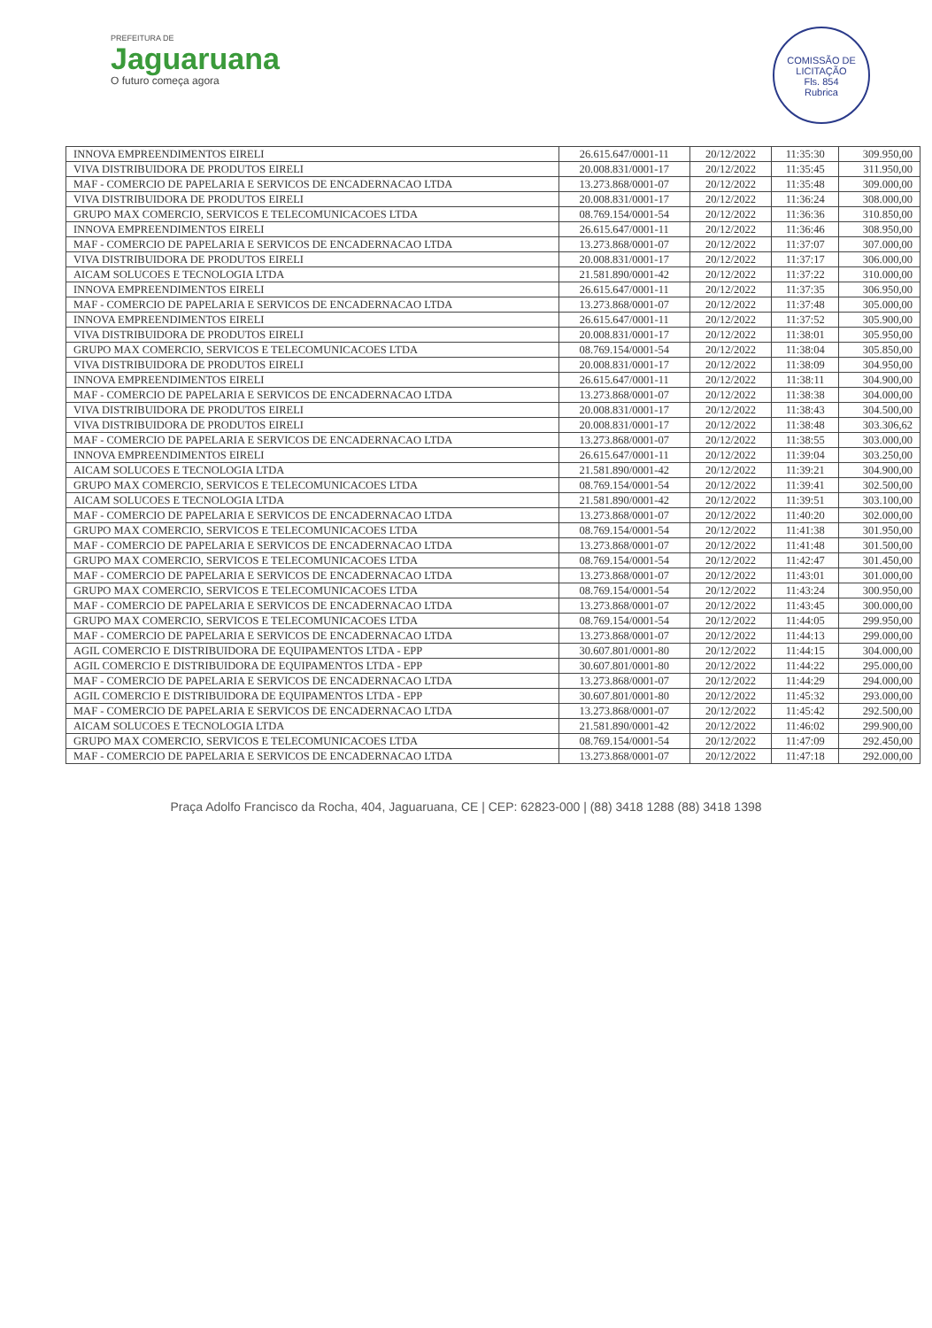PREFEITURA DE
Jaguaruana
O futuro começa agora
COMISSÃO DE LICITAÇÃO
Fls. 854
Rubrica
| INNOVA EMPREENDIMENTOS EIRELI | 26.615.647/0001-11 | 20/12/2022 | 11:35:30 | 309.950,00 |
| VIVA DISTRIBUIDORA DE PRODUTOS EIRELI | 20.008.831/0001-17 | 20/12/2022 | 11:35:45 | 311.950,00 |
| MAF - COMERCIO DE PAPELARIA E SERVICOS DE ENCADERNACAO LTDA | 13.273.868/0001-07 | 20/12/2022 | 11:35:48 | 309.000,00 |
| VIVA DISTRIBUIDORA DE PRODUTOS EIRELI | 20.008.831/0001-17 | 20/12/2022 | 11:36:24 | 308.000,00 |
| GRUPO MAX COMERCIO, SERVICOS E TELECOMUNICACOES LTDA | 08.769.154/0001-54 | 20/12/2022 | 11:36:36 | 310.850,00 |
| INNOVA EMPREENDIMENTOS EIRELI | 26.615.647/0001-11 | 20/12/2022 | 11:36:46 | 308.950,00 |
| MAF - COMERCIO DE PAPELARIA E SERVICOS DE ENCADERNACAO LTDA | 13.273.868/0001-07 | 20/12/2022 | 11:37:07 | 307.000,00 |
| VIVA DISTRIBUIDORA DE PRODUTOS EIRELI | 20.008.831/0001-17 | 20/12/2022 | 11:37:17 | 306.000,00 |
| AICAM SOLUCOES E TECNOLOGIA LTDA | 21.581.890/0001-42 | 20/12/2022 | 11:37:22 | 310.000,00 |
| INNOVA EMPREENDIMENTOS EIRELI | 26.615.647/0001-11 | 20/12/2022 | 11:37:35 | 306.950,00 |
| MAF - COMERCIO DE PAPELARIA E SERVICOS DE ENCADERNACAO LTDA | 13.273.868/0001-07 | 20/12/2022 | 11:37:48 | 305.000,00 |
| INNOVA EMPREENDIMENTOS EIRELI | 26.615.647/0001-11 | 20/12/2022 | 11:37:52 | 305.900,00 |
| VIVA DISTRIBUIDORA DE PRODUTOS EIRELI | 20.008.831/0001-17 | 20/12/2022 | 11:38:01 | 305.950,00 |
| GRUPO MAX COMERCIO, SERVICOS E TELECOMUNICACOES LTDA | 08.769.154/0001-54 | 20/12/2022 | 11:38:04 | 305.850,00 |
| VIVA DISTRIBUIDORA DE PRODUTOS EIRELI | 20.008.831/0001-17 | 20/12/2022 | 11:38:09 | 304.950,00 |
| INNOVA EMPREENDIMENTOS EIRELI | 26.615.647/0001-11 | 20/12/2022 | 11:38:11 | 304.900,00 |
| MAF - COMERCIO DE PAPELARIA E SERVICOS DE ENCADERNACAO LTDA | 13.273.868/0001-07 | 20/12/2022 | 11:38:38 | 304.000,00 |
| VIVA DISTRIBUIDORA DE PRODUTOS EIRELI | 20.008.831/0001-17 | 20/12/2022 | 11:38:43 | 304.500,00 |
| VIVA DISTRIBUIDORA DE PRODUTOS EIRELI | 20.008.831/0001-17 | 20/12/2022 | 11:38:48 | 303.306,62 |
| MAF - COMERCIO DE PAPELARIA E SERVICOS DE ENCADERNACAO LTDA | 13.273.868/0001-07 | 20/12/2022 | 11:38:55 | 303.000,00 |
| INNOVA EMPREENDIMENTOS EIRELI | 26.615.647/0001-11 | 20/12/2022 | 11:39:04 | 303.250,00 |
| AICAM SOLUCOES E TECNOLOGIA LTDA | 21.581.890/0001-42 | 20/12/2022 | 11:39:21 | 304.900,00 |
| GRUPO MAX COMERCIO, SERVICOS E TELECOMUNICACOES LTDA | 08.769.154/0001-54 | 20/12/2022 | 11:39:41 | 302.500,00 |
| AICAM SOLUCOES E TECNOLOGIA LTDA | 21.581.890/0001-42 | 20/12/2022 | 11:39:51 | 303.100,00 |
| MAF - COMERCIO DE PAPELARIA E SERVICOS DE ENCADERNACAO LTDA | 13.273.868/0001-07 | 20/12/2022 | 11:40:20 | 302.000,00 |
| GRUPO MAX COMERCIO, SERVICOS E TELECOMUNICACOES LTDA | 08.769.154/0001-54 | 20/12/2022 | 11:41:38 | 301.950,00 |
| MAF - COMERCIO DE PAPELARIA E SERVICOS DE ENCADERNACAO LTDA | 13.273.868/0001-07 | 20/12/2022 | 11:41:48 | 301.500,00 |
| GRUPO MAX COMERCIO, SERVICOS E TELECOMUNICACOES LTDA | 08.769.154/0001-54 | 20/12/2022 | 11:42:47 | 301.450,00 |
| MAF - COMERCIO DE PAPELARIA E SERVICOS DE ENCADERNACAO LTDA | 13.273.868/0001-07 | 20/12/2022 | 11:43:01 | 301.000,00 |
| GRUPO MAX COMERCIO, SERVICOS E TELECOMUNICACOES LTDA | 08.769.154/0001-54 | 20/12/2022 | 11:43:24 | 300.950,00 |
| MAF - COMERCIO DE PAPELARIA E SERVICOS DE ENCADERNACAO LTDA | 13.273.868/0001-07 | 20/12/2022 | 11:43:45 | 300.000,00 |
| GRUPO MAX COMERCIO, SERVICOS E TELECOMUNICACOES LTDA | 08.769.154/0001-54 | 20/12/2022 | 11:44:05 | 299.950,00 |
| MAF - COMERCIO DE PAPELARIA E SERVICOS DE ENCADERNACAO LTDA | 13.273.868/0001-07 | 20/12/2022 | 11:44:13 | 299.000,00 |
| AGIL COMERCIO E DISTRIBUIDORA DE EQUIPAMENTOS LTDA - EPP | 30.607.801/0001-80 | 20/12/2022 | 11:44:15 | 304.000,00 |
| AGIL COMERCIO E DISTRIBUIDORA DE EQUIPAMENTOS LTDA - EPP | 30.607.801/0001-80 | 20/12/2022 | 11:44:22 | 295.000,00 |
| MAF - COMERCIO DE PAPELARIA E SERVICOS DE ENCADERNACAO LTDA | 13.273.868/0001-07 | 20/12/2022 | 11:44:29 | 294.000,00 |
| AGIL COMERCIO E DISTRIBUIDORA DE EQUIPAMENTOS LTDA - EPP | 30.607.801/0001-80 | 20/12/2022 | 11:45:32 | 293.000,00 |
| MAF - COMERCIO DE PAPELARIA E SERVICOS DE ENCADERNACAO LTDA | 13.273.868/0001-07 | 20/12/2022 | 11:45:42 | 292.500,00 |
| AICAM SOLUCOES E TECNOLOGIA LTDA | 21.581.890/0001-42 | 20/12/2022 | 11:46:02 | 299.900,00 |
| GRUPO MAX COMERCIO, SERVICOS E TELECOMUNICACOES LTDA | 08.769.154/0001-54 | 20/12/2022 | 11:47:09 | 292.450,00 |
| MAF - COMERCIO DE PAPELARIA E SERVICOS DE ENCADERNACAO LTDA | 13.273.868/0001-07 | 20/12/2022 | 11:47:18 | 292.000,00 |
Praça Adolfo Francisco da Rocha, 404, Jaguaruana, CE | CEP: 62823-000 | (88) 3418 1288 (88) 3418 1398